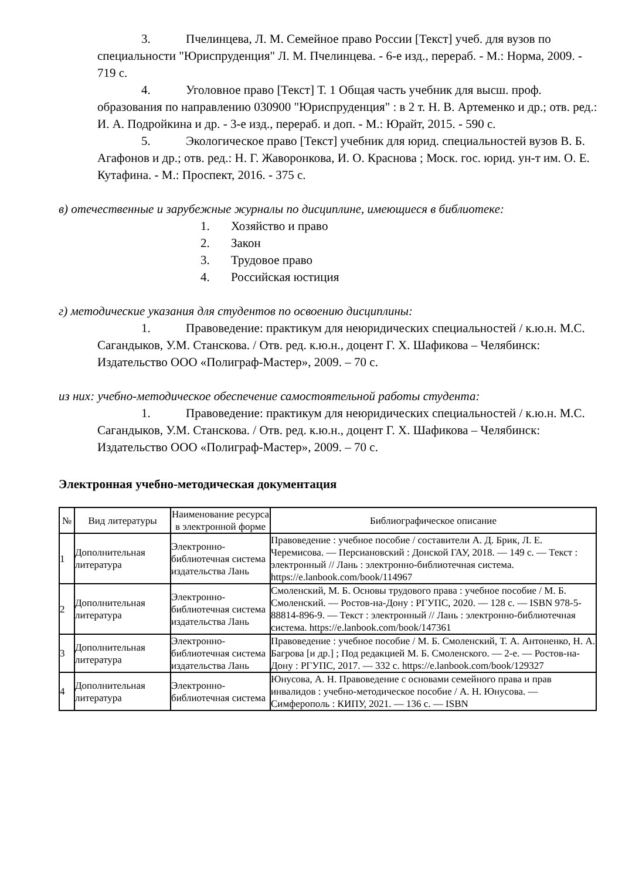3. Пчелинцева, Л. М. Семейное право России [Текст] учеб. для вузов по специальности "Юриспруденция" Л. М. Пчелинцева. - 6-е изд., перераб. - М.: Норма, 2009. - 719 с.
4. Уголовное право [Текст] Т. 1 Общая часть учебник для высш. проф. образования по направлению 030900 "Юриспруденция" : в 2 т. Н. В. Артеменко и др.; отв. ред.: И. А. Подройкина и др. - 3-е изд., перераб. и доп. - М.: Юрайт, 2015. - 590 с.
5. Экологическое право [Текст] учебник для юрид. специальностей вузов В. Б. Агафонов и др.; отв. ред.: Н. Г. Жаворонкова, И. О. Краснова ; Моск. гос. юрид. ун-т им. О. Е. Кутафина. - М.: Проспект, 2016. - 375 с.
в) отечественные и зарубежные журналы по дисциплине, имеющиеся в библиотеке:
1. Хозяйство и право
2. Закон
3. Трудовое право
4. Российская юстиция
г) методические указания для студентов по освоению дисциплины:
1. Правоведение: практикум для неюридических специальностей / к.ю.н. М.С. Сагандыков, У.М. Станскова. / Отв. ред. к.ю.н., доцент Г. Х. Шафикова – Челябинск: Издательство ООО «Полиграф-Мастер», 2009. – 70 с.
из них: учебно-методическое обеспечение самостоятельной работы студента:
1. Правоведение: практикум для неюридических специальностей / к.ю.н. М.С. Сагандыков, У.М. Станскова. / Отв. ред. к.ю.н., доцент Г. Х. Шафикова – Челябинск: Издательство ООО «Полиграф-Мастер», 2009. – 70 с.
Электронная учебно-методическая документация
| № | Вид литературы | Наименование ресурса в электронной форме | Библиографическое описание |
| --- | --- | --- | --- |
| 1 | Дополнительная литература | Электронно-библиотечная система издательства Лань | Правоведение : учебное пособие / составители А. Д. Брик, Л. Е. Черемисова. — Персиановский : Донской ГАУ, 2018. — 149 с. — Текст : электронный // Лань : электронно-библиотечная система. https://e.lanbook.com/book/114967 |
| 2 | Дополнительная литература | Электронно-библиотечная система издательства Лань | Смоленский, М. Б. Основы трудового права : учебное пособие / М. Б. Смоленский. — Ростов-на-Дону : РГУПС, 2020. — 128 с. — ISBN 978-5-88814-896-9. — Текст : электронный // Лань : электронно-библиотечная система. https://e.lanbook.com/book/147361 |
| 3 | Дополнительная литература | Электронно-библиотечная система издательства Лань | Правоведение : учебное пособие / М. Б. Смоленский, Т. А. Антоненко, Н. А. Багрова [и др.] ; Под редакцией М. Б. Смоленского. — 2-е. — Ростов-на-Дону : РГУПС, 2017. — 332 с. https://e.lanbook.com/book/129327 |
| 4 | Дополнительная литература | Электронно-библиотечная система | Юнусова, А. Н. Правоведение с основами семейного права и прав инвалидов : учебно-методическое пособие / А. Н. Юнусова. — Симферополь : КИПУ, 2021. — 136 с. — ISBN |